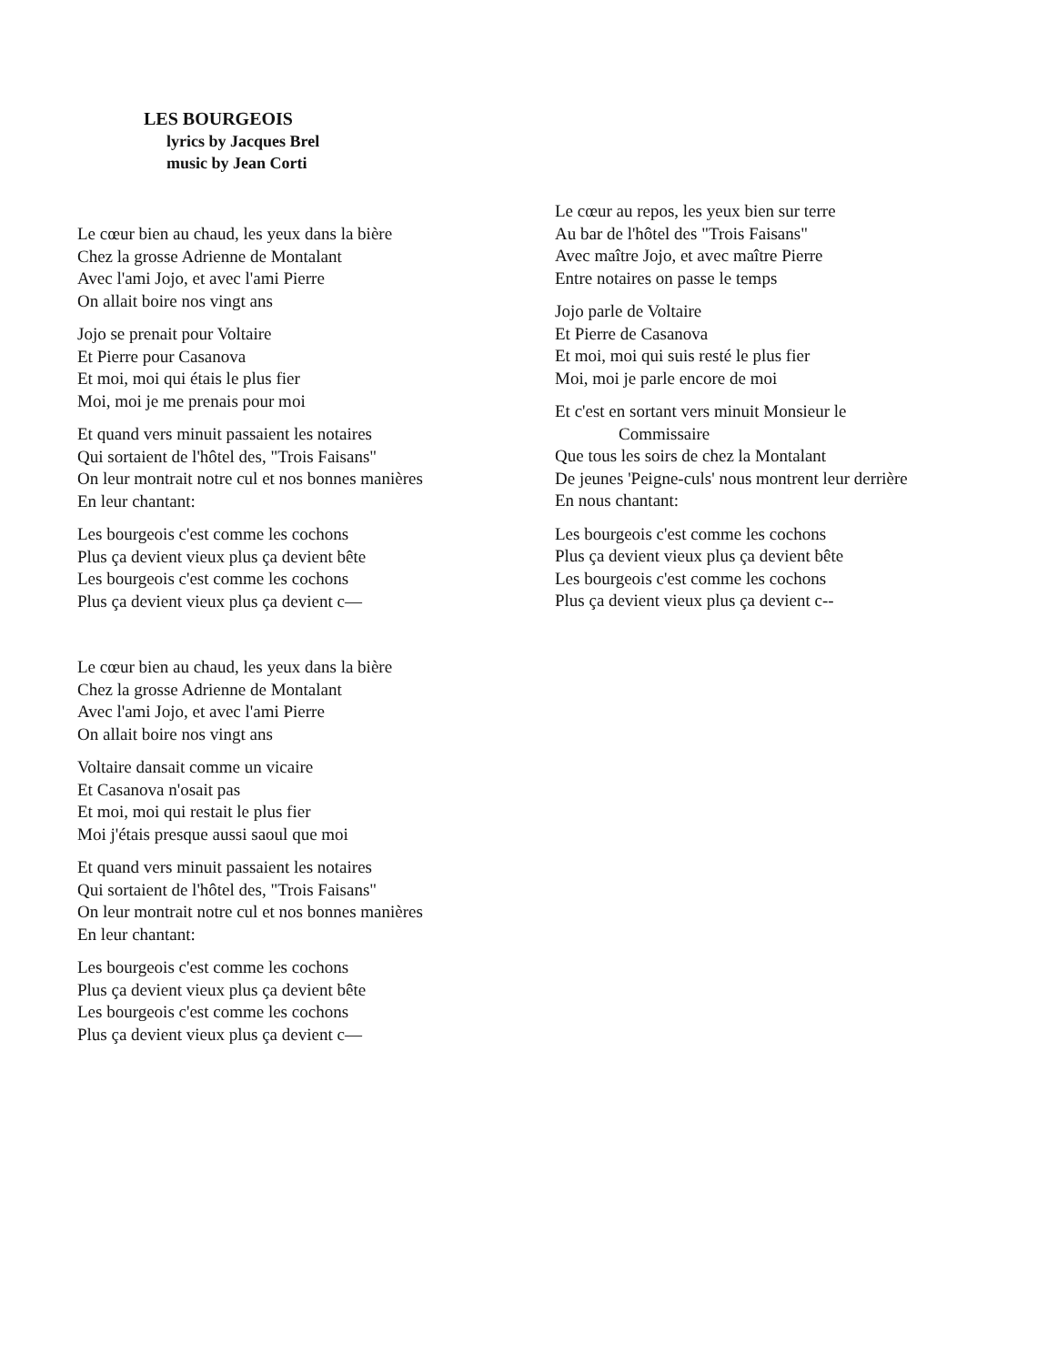LES BOURGEOIS
lyrics by Jacques Brel
music by Jean Corti
Le cœur bien au chaud, les yeux dans la bière
Chez la grosse Adrienne de Montalant
Avec l'ami Jojo, et avec l'ami Pierre
On allait boire nos vingt ans
Jojo se prenait pour Voltaire
Et Pierre pour Casanova
Et moi, moi qui étais le plus fier
Moi, moi je me prenais pour moi
Et quand vers minuit passaient les notaires
Qui sortaient de l'hôtel des, "Trois Faisans"
On leur montrait notre cul et nos bonnes manières
En leur chantant:
Les bourgeois c'est comme les cochons
Plus ça devient vieux plus ça devient bête
Les bourgeois c'est comme les cochons
Plus ça devient vieux plus ça devient c—
Le cœur bien au chaud, les yeux dans la bière
Chez la grosse Adrienne de Montalant
Avec l'ami Jojo, et avec l'ami Pierre
On allait boire nos vingt ans
Voltaire dansait comme un vicaire
Et Casanova n'osait pas
Et moi, moi qui restait le plus fier
Moi j'étais presque aussi saoul que moi
Et quand vers minuit passaient les notaires
Qui sortaient de l'hôtel des, "Trois Faisans"
On leur montrait notre cul et nos bonnes manières
En leur chantant:
Les bourgeois c'est comme les cochons
Plus ça devient vieux plus ça devient bête
Les bourgeois c'est comme les cochons
Plus ça devient vieux plus ça devient c—
Le cœur au repos, les yeux bien sur terre
Au bar de l'hôtel des "Trois Faisans"
Avec maître Jojo, et avec maître Pierre
Entre notaires on passe le temps
Jojo parle de Voltaire
Et Pierre de Casanova
Et moi, moi qui suis resté le plus fier
Moi, moi je parle encore de moi
Et c'est en sortant vers minuit Monsieur le
Commissaire
Que tous les soirs de chez la Montalant
De jeunes 'Peigne-culs' nous montrent leur derrière
En nous chantant:
Les bourgeois c'est comme les cochons
Plus ça devient vieux plus ça devient bête
Les bourgeois c'est comme les cochons
Plus ça devient vieux plus ça devient c--